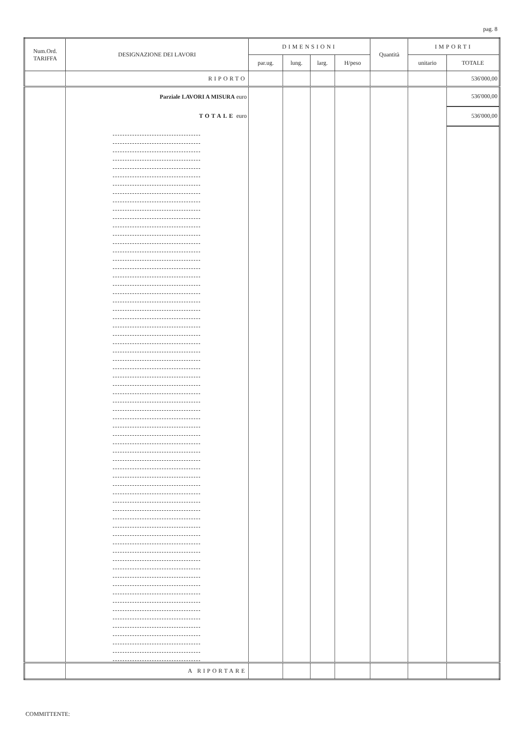pag. 8
| Num.Ord. TARIFFA | DESIGNAZIONE DEI LAVORI | DIMENSIONI | | | | Quantità | IMPORTI | |
| --- | --- | --- | --- | --- | --- | --- | --- | --- |
| | | par.ug. | lung. | larg. | H/peso | | unitario | TOTALE |
| | RIPORTO | | | | | | | 536'000,00 |
| | Parziale LAVORI A MISURA euro | | | | | | | 536'000,00 |
| | TOTALE euro | | | | | | | 536'000,00 |
| | A RIPORTARE | | | | | | | |
COMMITTENTE: